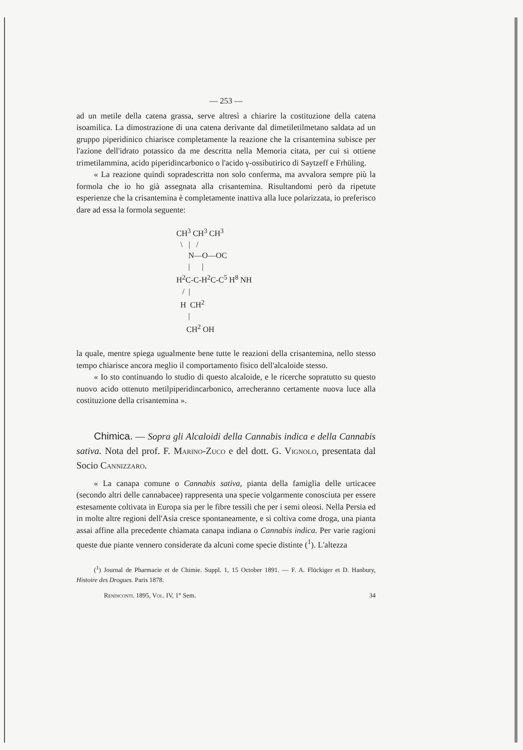— 253 —
ad un metile della catena grassa, serve altresì a chiarire la costituzione della catena isoamilica. La dimostrazione di una catena derivante dal dimetiletilmetano saldata ad un gruppo piperidinico chiarisce completamente la reazione che la crisantemina subisce per l'azione dell'idrato potassico da me descritta nella Memoria citata, per cui si ottiene trimetilammina, acido piperidincarbonico o l'acido γ-ossibutirico di Saytzeff e Frhüling.
« La reazione quindi sopradescritta non solo conferma, ma avvalora sempre più la formola che io ho già assegnata alla crisantemina. Risultandomi però da ripetute esperienze che la crisantemina è completamente inattiva alla luce polarizzata, io preferisco dare ad essa la formola seguente:
CH<sup>3</sup> CH<sup>3</sup> CH<sup>3</sup> \ | / N—O—OC | | H<sup>2</sup>C-C-H<sup>2</sup>C-C<sup>5</sup> H<sup>8</sup> NH / | H CH<sup>2</sup> | CH<sup>2</sup> OH
la quale, mentre spiega ugualmente bene tutte le reazioni della crisantemina, nello stesso tempo chiarisce ancora meglio il comportamento fisico dell'alcaloide stesso.
« Io sto continuando lo studio di questo alcaloide, e le ricerche sopratutto su questo nuovo acido ottenuto metilpiperidincarbonico, arrecheranno certamente nuova luce alla costituzione della crisantemina ».
Chimica. — Sopra gli Alcaloidi della Cannabis indica e della Cannabis sativa. Nota del prof. F. Marino-Zuco e del dott. G. Vignolo, presentata dal Socio Cannizzaro.
« La canapa comune o Cannabis sativa, pianta della famiglia delle urticacee (secondo altri delle cannabacee) rappresenta una specie volgarmente conosciuta per essere estesamente coltivata in Europa sia per le fibre tessili che per i semi oleosi. Nella Persia ed in molte altre regioni dell'Asia cresce spontaneamente, e si coltiva come droga, una pianta assai affine alla precedente chiamata canapa indiana o Cannabis indica. Per varie ragioni queste due piante vennero considerate da alcuni come specie distinte (<sup>1</sup>). L'altezza
(<sup>1</sup>) Journal de Pharmacie et de Chimie. Suppl. 1, 15 October 1891. — F. A. Flückiger et D. Hanbury, Histoire des Drogues. Paris 1878.
Rendiconti. 1895, Vol. IV, 1° Sem. 34